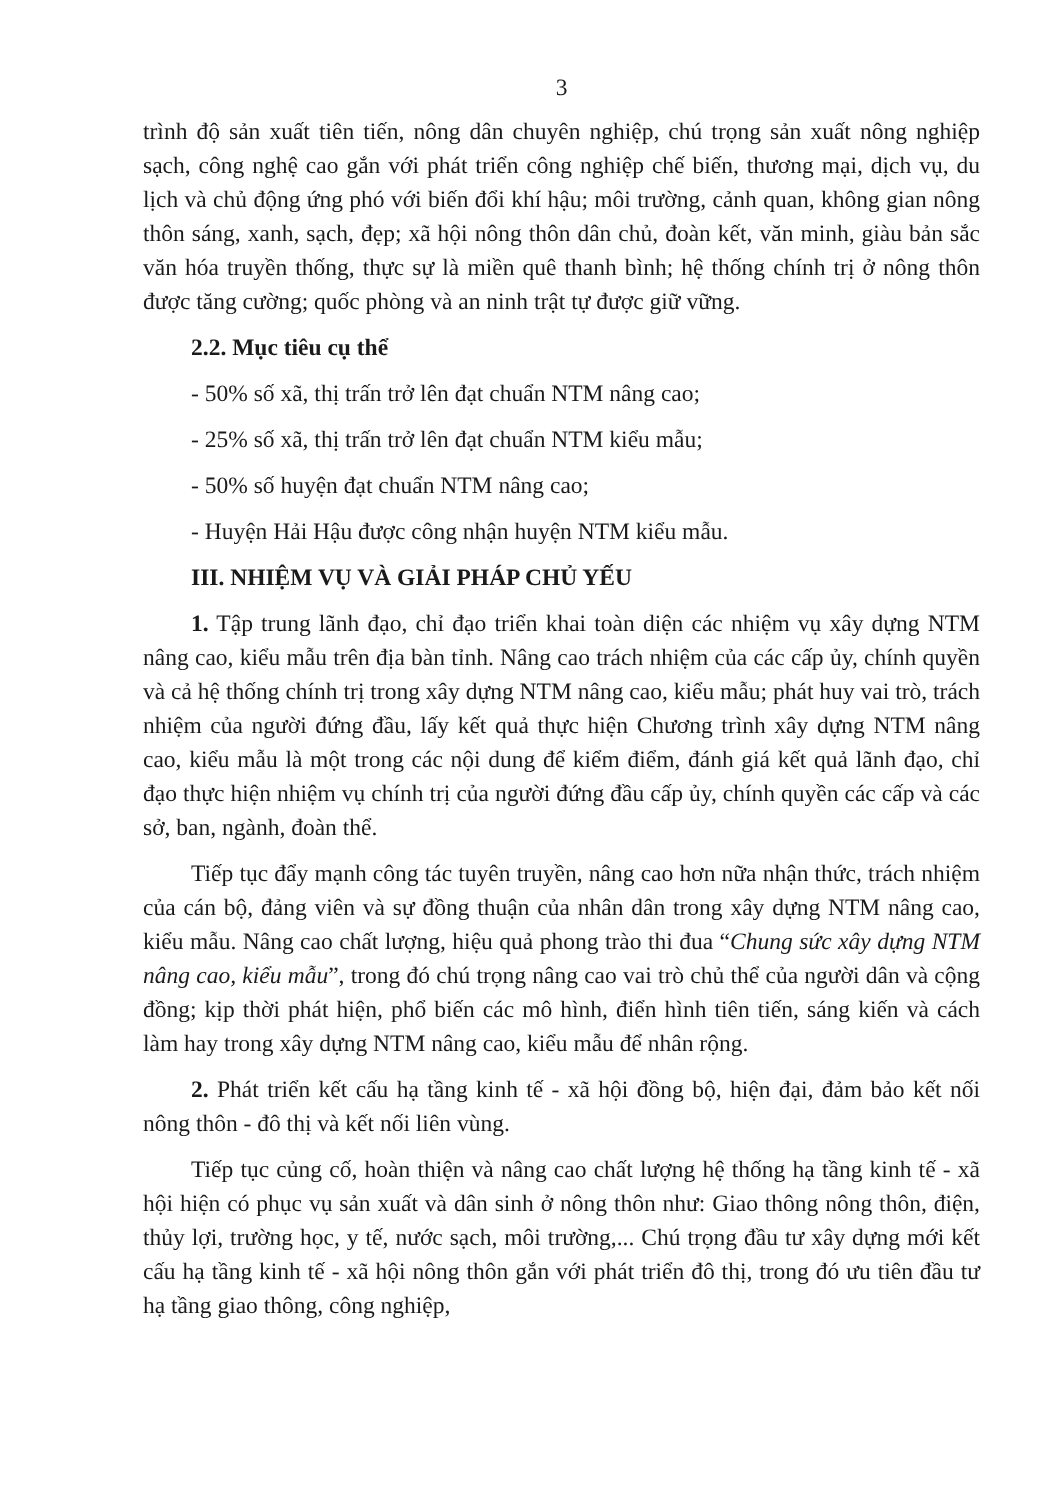3
trình độ sản xuất tiên tiến, nông dân chuyên nghiệp, chú trọng sản xuất nông nghiệp sạch, công nghệ cao gắn với phát triển công nghiệp chế biến, thương mại, dịch vụ, du lịch và chủ động ứng phó với biến đổi khí hậu; môi trường, cảnh quan, không gian nông thôn sáng, xanh, sạch, đẹp; xã hội nông thôn dân chủ, đoàn kết, văn minh, giàu bản sắc văn hóa truyền thống, thực sự là miền quê thanh bình; hệ thống chính trị ở nông thôn được tăng cường; quốc phòng và an ninh trật tự được giữ vững.
2.2. Mục tiêu cụ thể
- 50% số xã, thị trấn trở lên đạt chuẩn NTM nâng cao;
- 25% số xã, thị trấn trở lên đạt chuẩn NTM kiểu mẫu;
- 50% số huyện đạt chuẩn NTM nâng cao;
- Huyện Hải Hậu được công nhận huyện NTM kiểu mẫu.
III. NHIỆM VỤ VÀ GIẢI PHÁP CHỦ YẾU
1. Tập trung lãnh đạo, chỉ đạo triển khai toàn diện các nhiệm vụ xây dựng NTM nâng cao, kiểu mẫu trên địa bàn tỉnh. Nâng cao trách nhiệm của các cấp ủy, chính quyền và cả hệ thống chính trị trong xây dựng NTM nâng cao, kiểu mẫu; phát huy vai trò, trách nhiệm của người đứng đầu, lấy kết quả thực hiện Chương trình xây dựng NTM nâng cao, kiểu mẫu là một trong các nội dung để kiểm điểm, đánh giá kết quả lãnh đạo, chỉ đạo thực hiện nhiệm vụ chính trị của người đứng đầu cấp ủy, chính quyền các cấp và các sở, ban, ngành, đoàn thể.
Tiếp tục đẩy mạnh công tác tuyên truyền, nâng cao hơn nữa nhận thức, trách nhiệm của cán bộ, đảng viên và sự đồng thuận của nhân dân trong xây dựng NTM nâng cao, kiểu mẫu. Nâng cao chất lượng, hiệu quả phong trào thi đua “Chung sức xây dựng NTM nâng cao, kiểu mẫu”, trong đó chú trọng nâng cao vai trò chủ thể của người dân và cộng đồng; kịp thời phát hiện, phổ biến các mô hình, điển hình tiên tiến, sáng kiến và cách làm hay trong xây dựng NTM nâng cao, kiểu mẫu để nhân rộng.
2. Phát triển kết cấu hạ tầng kinh tế - xã hội đồng bộ, hiện đại, đảm bảo kết nối nông thôn - đô thị và kết nối liên vùng.
Tiếp tục củng cố, hoàn thiện và nâng cao chất lượng hệ thống hạ tầng kinh tế - xã hội hiện có phục vụ sản xuất và dân sinh ở nông thôn như: Giao thông nông thôn, điện, thủy lợi, trường học, y tế, nước sạch, môi trường,... Chú trọng đầu tư xây dựng mới kết cấu hạ tầng kinh tế - xã hội nông thôn gắn với phát triển đô thị, trong đó ưu tiên đầu tư hạ tầng giao thông, công nghiệp,